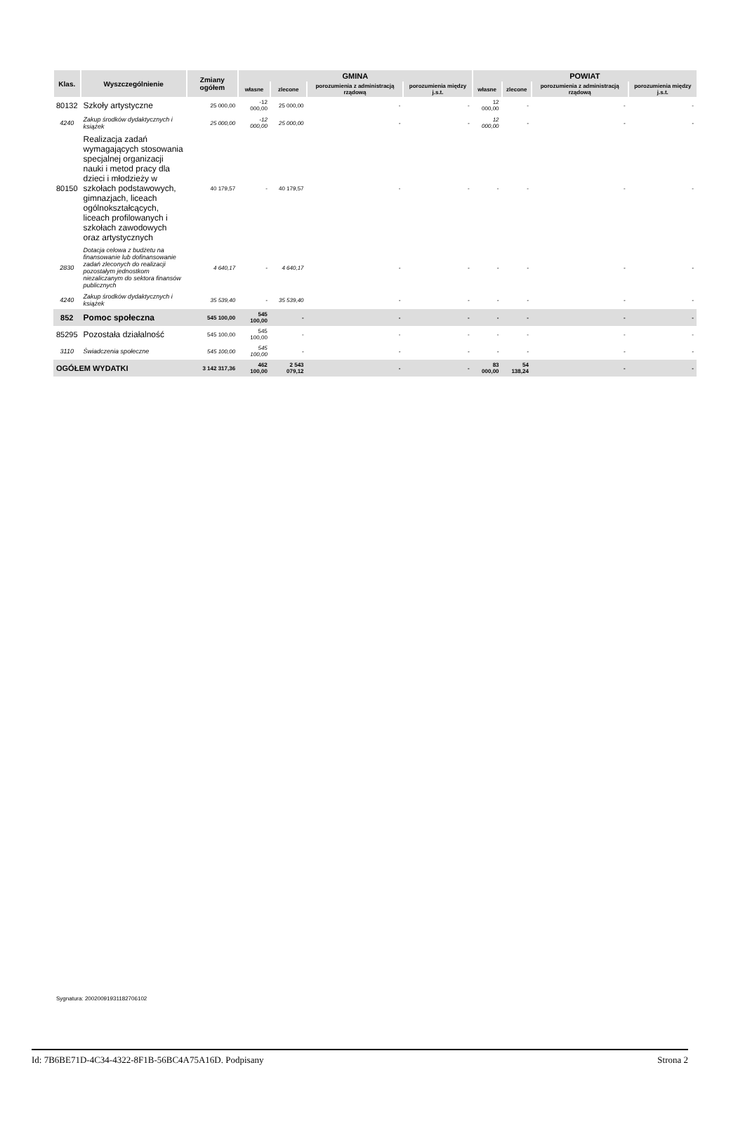| Klas. | Wyszczególnienie | Zmiany ogółem | GMINA | | | | POWIAT | | | |
| --- | --- | --- | --- | --- | --- | --- | --- | --- | --- | --- |
| | | | własne | zlecone | porozumienia z administracją rządową | porozumienia między j.s.t. | własne | zlecone | porozumienia z administracją rządową | porozumienia między j.s.t. |
| 80132 | Szkoły artystyczne | 25 000,00 | -12 000,00 | 25 000,00 | - | - | 12 000,00 | - | - | - |
| 4240 | Zakup środków dydaktycznych i książek | 25 000,00 | -12 000,00 | 25 000,00 | - | - | 12 000,00 | - | - | - |
| 80150 | Realizacja zadań wymagających stosowania specjalnej organizacji nauki i metod pracy dla dzieci i młodzieży w szkołach podstawowych, gimnazjach, liceach ogólnokształcących, liceach profilowanych i szkołach zawodowych oraz artystycznych | 40 179,57 | - | 40 179,57 | - | - | - | - | - | - |
| 2830 | Dotacja celowa z budżetu na finansowanie lub dofinansowanie zadań zleconych do realizacji pozostałym jednostkom niezaliczanym do sektora finansów publicznych | 4 640,17 | - | 4 640,17 | - | - | - | - | - | - |
| 4240 | Zakup środków dydaktycznych i książek | 35 539,40 | - | 35 539,40 | - | - | - | - | - | - |
| 852 | Pomoc społeczna | 545 100,00 | 545 100,00 | - | - | - | - | - | - | - |
| 85295 | Pozostała działalność | 545 100,00 | 545 100,00 | - | - | - | - | - | - | - |
| 3110 | Świadczenia społeczne | 545 100,00 | 545 100,00 | - | - | - | - | - | - | - |
| OGÓŁEM WYDATKI | | 3 142 317,36 | 462 100,00 | 2 543 079,12 | - | - | 83 000,00 | 54 138,24 | - | - |
Sygnatura: 20020091931182706102
Id: 7B6BE71D-4C34-4322-8F1B-56BC4A75A16D. Podpisany Strona 2